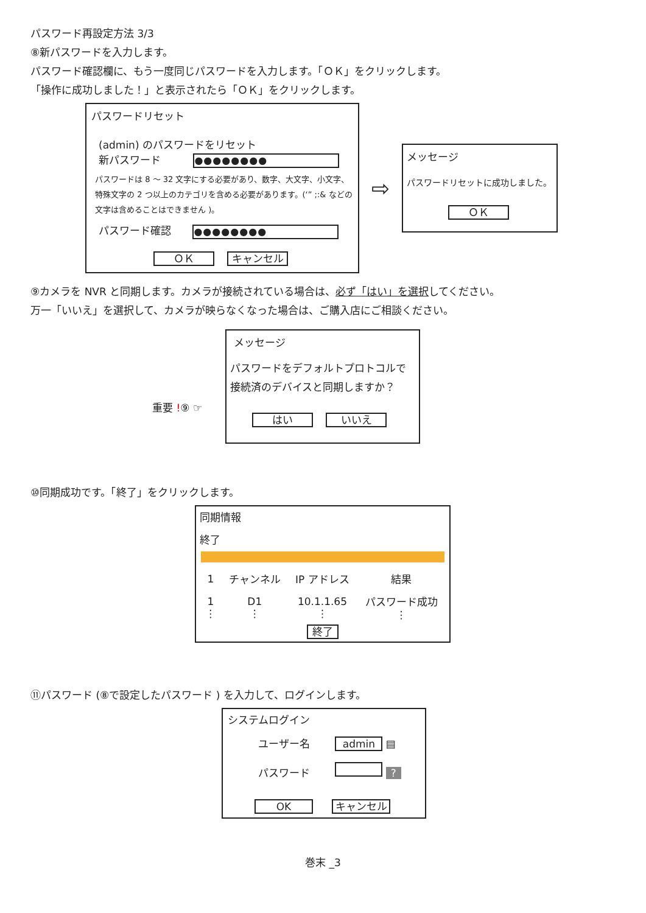パスワード再設定方法 3/3
⑧新パスワードを入力します。
パスワード確認欄に、もう一度同じパスワードを入力します。「ＯＫ」をクリックします。
「操作に成功しました！」と表示されたら「ＯＫ」をクリックします。
パスワードリセット
(admin) のパスワードをリセット
新パスワード ●●●●●●●●
パスワードは 8 ～ 32 文字にする必要があり、数字、大文字、小文字、特殊文字の 2 つ以上のカテゴリを含める必要があります。(‘” ;:& などの文字は含めることはできません )。
パスワード確認 ●●●●●●●●
ＯＫ キャンセル
⇨
メッセージ
パスワードリセットに成功しました。
ＯＫ
⑨カメラを NVR と同期します。カメラが接続されている場合は、必ず「はい」を選択してください。
万一「いいえ」を選択して、カメラが映らなくなった場合は、ご購入店にご相談ください。
重要 !⑨ ☞
メッセージ
パスワードをデフォルトプロトコルで
接続済のデバイスと同期しますか？
はい いいえ
⑩同期成功です。「終了」をクリックします。
同期情報
終了
| 1 | チャンネル | IP アドレス | 結果 |
| --- | --- | --- | --- |
| 1 ⋮ | D1 ⋮ | 10.1.1.65 ⋮ | パスワード成功 ⋮ |
終了
⑪パスワード (⑧で設定したパスワード ) を入力して、ログインします。
システムログイン
ユーザー名 admin ▤
パスワード ?
OK キャンセル
巻末 _3